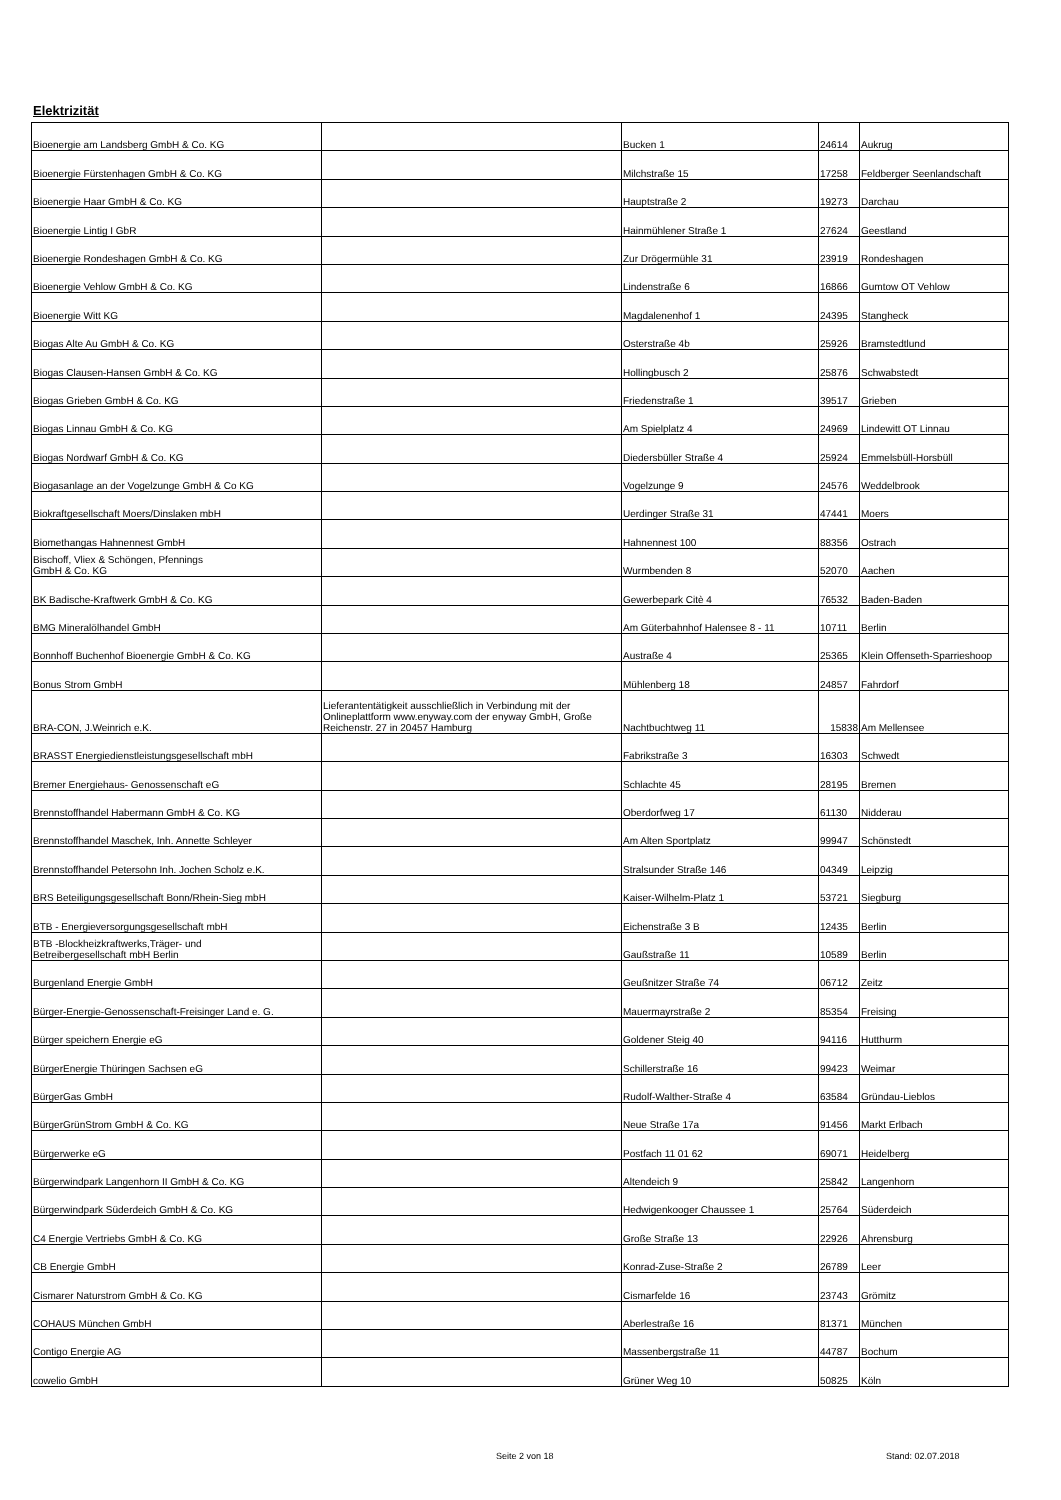Elektrizität
| Bioenergie am Landsberg GmbH & Co. KG | | Bucken 1 | 24614 | Aukrug |
| Bioenergie Fürstenhagen GmbH & Co. KG | | Milchstraße 15 | 17258 | Feldberger Seenlandschaft |
| Bioenergie Haar GmbH & Co. KG | | Hauptstraße 2 | 19273 | Darchau |
| Bioenergie Lintig I GbR | | Hainmühlener Straße 1 | 27624 | Geestland |
| Bioenergie Rondeshagen GmbH & Co. KG | | Zur Drögermühle 31 | 23919 | Rondeshagen |
| Bioenergie Vehlow GmbH & Co. KG | | Lindenstraße 6 | 16866 | Gumtow OT Vehlow |
| Bioenergie Witt KG | | Magdalenenhof 1 | 24395 | Stangheck |
| Biogas Alte Au GmbH & Co. KG | | Osterstraße 4b | 25926 | Bramstedtlund |
| Biogas Clausen-Hansen GmbH & Co. KG | | Hollingbusch 2 | 25876 | Schwabstedt |
| Biogas Grieben GmbH & Co. KG | | Friedenstraße 1 | 39517 | Grieben |
| Biogas Linnau GmbH & Co. KG | | Am Spielplatz 4 | 24969 | Lindewitt OT Linnau |
| Biogas Nordwarf GmbH & Co. KG | | Diedersbüller Straße 4 | 25924 | Emmelsbüll-Horsbüll |
| Biogasanlage an der Vogelzunge GmbH & Co KG | | Vogelzunge 9 | 24576 | Weddelbrook |
| Biokraftgesellschaft Moers/Dinslaken mbH | | Uerdinger Straße 31 | 47441 | Moers |
| Biomethangas Hahnennest GmbH | | Hahnennest 100 | 88356 | Ostrach |
| Bischoff, Vliex & Schöngen, Pfennings GmbH & Co. KG | | Wurmbenden 8 | 52070 | Aachen |
| BK Badische-Kraftwerk GmbH & Co. KG | | Gewerbepark Citè 4 | 76532 | Baden-Baden |
| BMG Mineralölhandel GmbH | | Am Güterbahnhof Halensee 8 - 11 | 10711 | Berlin |
| Bonnhoff Buchenhof Bioenergie GmbH & Co. KG | | Austraße 4 | 25365 | Klein Offenseth-Sparrieshoop |
| Bonus Strom GmbH | | Mühlenberg 18 | 24857 | Fahrdorf |
| BRA-CON, J.Weinrich e.K. | Lieferantentätigkeit ausschließlich in Verbindung mit der Onlineplattform www.enyway.com der enyway GmbH, Große Reichenstr. 27 in 20457 Hamburg | Nachtbuchtweg 11 | 15838 | Am Mellensee |
| BRASST Energiedienstleistungsgesellschaft mbH | | Fabrikstraße 3 | 16303 | Schwedt |
| Bremer Energiehaus- Genossenschaft eG | | Schlachte 45 | 28195 | Bremen |
| Brennstoffhandel Habermann GmbH & Co. KG | | Oberdorfweg 17 | 61130 | Nidderau |
| Brennstoffhandel Maschek, Inh. Annette Schleyer | | Am Alten Sportplatz | 99947 | Schönstedt |
| Brennstoffhandel Petersohn Inh. Jochen Scholz e.K. | | Stralsunder Straße 146 | 04349 | Leipzig |
| BRS Beteiligungsgesellschaft Bonn/Rhein-Sieg mbH | | Kaiser-Wilhelm-Platz 1 | 53721 | Siegburg |
| BTB - Energieversorgungsgesellschaft mbH | | Eichenstraße 3 B | 12435 | Berlin |
| BTB -Blockheizkraftwerks,Träger- und Betreibergesellschaft mbH Berlin | | Gaußstraße 11 | 10589 | Berlin |
| Burgenland Energie GmbH | | Geußnitzer Straße 74 | 06712 | Zeitz |
| Bürger-Energie-Genossenschaft-Freisinger Land e. G. | | Mauermayrstraße 2 | 85354 | Freising |
| Bürger speichern Energie eG | | Goldener Steig 40 | 94116 | Hutthurm |
| BürgerEnergie Thüringen Sachsen eG | | Schillerstraße 16 | 99423 | Weimar |
| BürgerGas GmbH | | Rudolf-Walther-Straße 4 | 63584 | Gründau-Lieblos |
| BürgerGrünStrom GmbH & Co. KG | | Neue Straße 17a | 91456 | Markt Erlbach |
| Bürgerwerke eG | | Postfach 11 01 62 | 69071 | Heidelberg |
| Bürgerwindpark Langenhorn II GmbH & Co. KG | | Altendeich 9 | 25842 | Langenhorn |
| Bürgerwindpark Süderdeich GmbH & Co. KG | | Hedwigenkooger Chaussee 1 | 25764 | Süderdeich |
| C4 Energie Vertriebs GmbH & Co. KG | | Große Straße 13 | 22926 | Ahrensburg |
| CB Energie GmbH | | Konrad-Zuse-Straße 2 | 26789 | Leer |
| Cismarer Naturstrom GmbH & Co. KG | | Cismarfelde 16 | 23743 | Grömitz |
| COHAUS München GmbH | | Aberlestraße 16 | 81371 | München |
| Contigo Energie AG | | Massenbergstraße 11 | 44787 | Bochum |
| cowelio GmbH | | Grüner Weg 10 | 50825 | Köln |
Seite 2 von 18 Stand: 02.07.2018